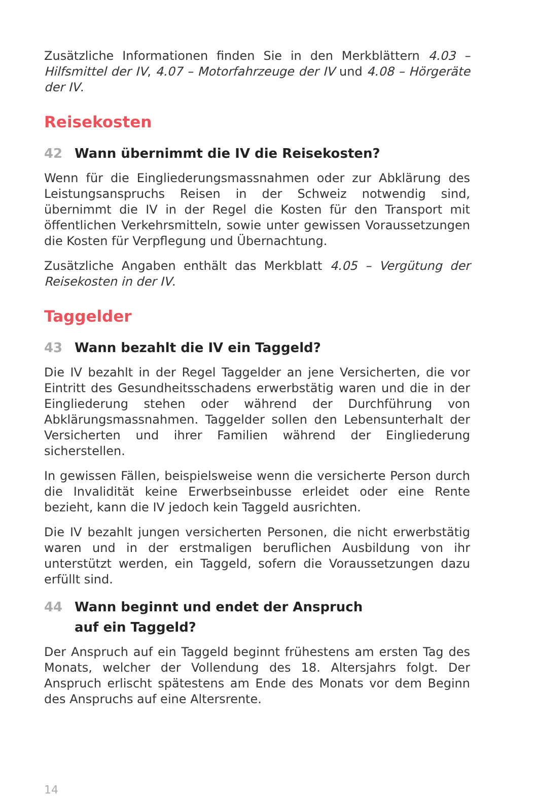Zusätzliche Informationen finden Sie in den Merkblättern 4.03 – Hilfsmittel der IV, 4.07 – Motorfahrzeuge der IV und 4.08 – Hörgeräte der IV.
Reisekosten
42 Wann übernimmt die IV die Reisekosten?
Wenn für die Eingliederungsmassnahmen oder zur Abklärung des Leistungsanspruchs Reisen in der Schweiz notwendig sind, übernimmt die IV in der Regel die Kosten für den Transport mit öffentlichen Verkehrsmitteln, sowie unter gewissen Voraussetzungen die Kosten für Verpflegung und Übernachtung.
Zusätzliche Angaben enthält das Merkblatt 4.05 – Vergütung der Reisekosten in der IV.
Taggelder
43 Wann bezahlt die IV ein Taggeld?
Die IV bezahlt in der Regel Taggelder an jene Versicherten, die vor Eintritt des Gesundheitsschadens erwerbstätig waren und die in der Eingliederung stehen oder während der Durchführung von Abklärungsmassnahmen. Taggelder sollen den Lebensunterhalt der Versicherten und ihrer Familien während der Eingliederung sicherstellen.
In gewissen Fällen, beispielsweise wenn die versicherte Person durch die Invalidität keine Erwerbseinbusse erleidet oder eine Rente bezieht, kann die IV jedoch kein Taggeld ausrichten.
Die IV bezahlt jungen versicherten Personen, die nicht erwerbstätig waren und in der erstmaligen beruflichen Ausbildung von ihr unterstützt werden, ein Taggeld, sofern die Voraussetzungen dazu erfüllt sind.
44 Wann beginnt und endet der Anspruch
auf ein Taggeld?
Der Anspruch auf ein Taggeld beginnt frühestens am ersten Tag des Monats, welcher der Vollendung des 18. Altersjahrs folgt. Der Anspruch erlischt spätestens am Ende des Monats vor dem Beginn des Anspruchs auf eine Altersrente.
14